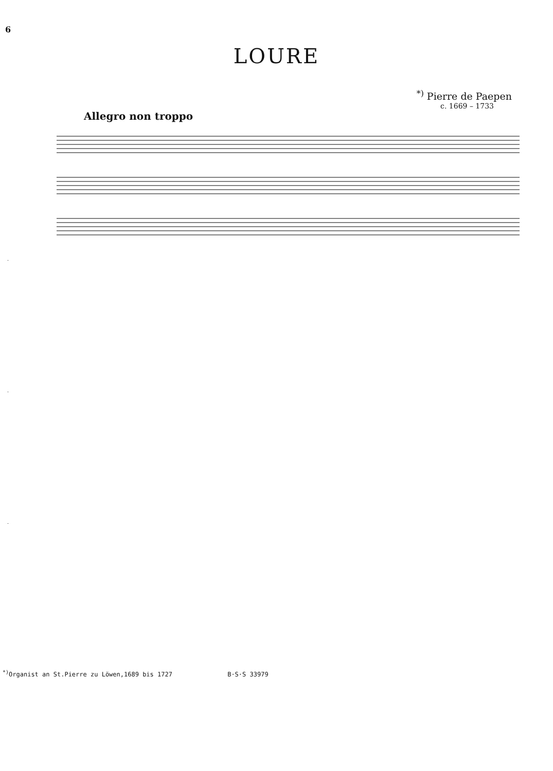6
LOURE
<sup>*)</sup> Pierre de Paepen
c. 1669 – 1733
Allegro non troppo
<sup>*)</sup> Organist an St.Pierre zu Löwen,1689 bis 1727 B·S·S 33979